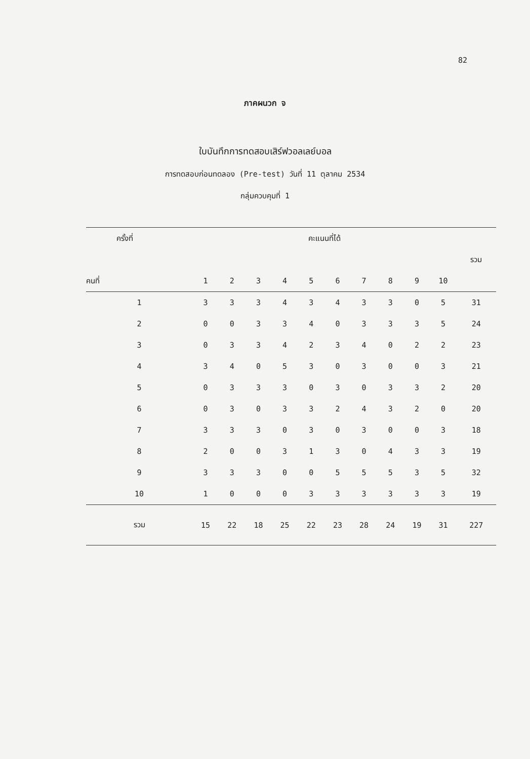82
ภาคผนวก จ
ใบบันทึกการทดสอบเสิร์ฟวอลเลย์บอล
การทดสอบก่อนทดลอง (Pre-test) วันที่ 11 ตุลาคม 2534
กลุ่มควบคุมที่ 1
| ครั้งที่ | คะแนนที่ได้ | | | | | | | | | | |
| --- | --- | --- | --- | --- | --- | --- | --- | --- | --- | --- | --- |
| | | | | | | | | | | | รวม |
| คนที่ | 1 | 2 | 3 | 4 | 5 | 6 | 7 | 8 | 9 | 10 | |
| 1 | 3 | 3 | 3 | 4 | 3 | 4 | 3 | 3 | 0 | 5 | 31 |
| 2 | 0 | 0 | 3 | 3 | 4 | 0 | 3 | 3 | 3 | 5 | 24 |
| 3 | 0 | 3 | 3 | 4 | 2 | 3 | 4 | 0 | 2 | 2 | 23 |
| 4 | 3 | 4 | 0 | 5 | 3 | 0 | 3 | 0 | 0 | 3 | 21 |
| 5 | 0 | 3 | 3 | 3 | 0 | 3 | 0 | 3 | 3 | 2 | 20 |
| 6 | 0 | 3 | 0 | 3 | 3 | 2 | 4 | 3 | 2 | 0 | 20 |
| 7 | 3 | 3 | 3 | 0 | 3 | 0 | 3 | 0 | 0 | 3 | 18 |
| 8 | 2 | 0 | 0 | 3 | 1 | 3 | 0 | 4 | 3 | 3 | 19 |
| 9 | 3 | 3 | 3 | 0 | 0 | 5 | 5 | 5 | 3 | 5 | 32 |
| 10 | 1 | 0 | 0 | 0 | 3 | 3 | 3 | 3 | 3 | 3 | 19 |
| รวม | 15 | 22 | 18 | 25 | 22 | 23 | 28 | 24 | 19 | 31 | 227 |